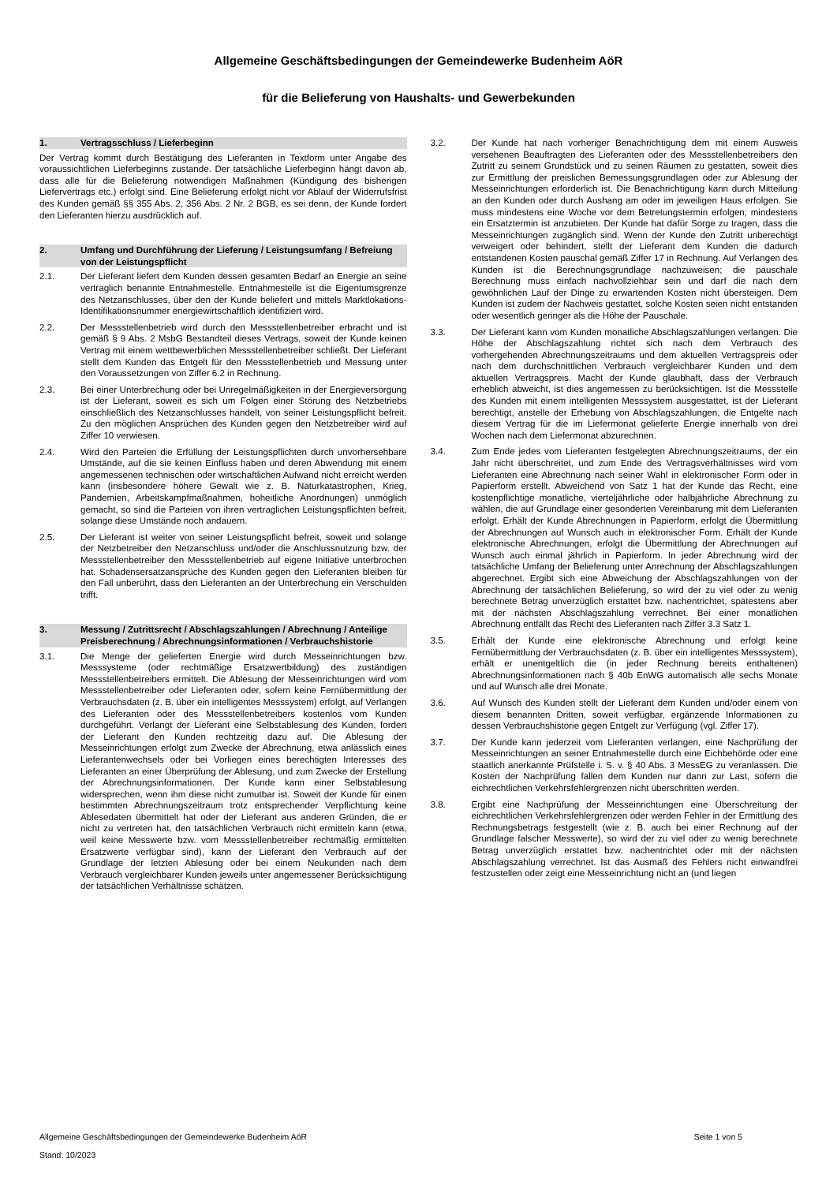Allgemeine Geschäftsbedingungen der Gemeindewerke Budenheim AöR
für die Belieferung von Haushalts- und Gewerbekunden
1. Vertragsschluss / Lieferbeginn
Der Vertrag kommt durch Bestätigung des Lieferanten in Textform unter Angabe des voraussichtlichen Lieferbeginns zustande. Der tatsächliche Lieferbeginn hängt davon ab, dass alle für die Belieferung notwendigen Maßnahmen (Kündigung des bisherigen Liefervertrags etc.) erfolgt sind. Eine Belieferung erfolgt nicht vor Ablauf der Widerrufsfrist des Kunden gemäß §§ 355 Abs. 2, 356 Abs. 2 Nr. 2 BGB, es sei denn, der Kunde fordert den Lieferanten hierzu ausdrücklich auf.
2. Umfang und Durchführung der Lieferung / Leistungsumfang / Befreiung von der Leistungspflicht
2.1. Der Lieferant liefert dem Kunden dessen gesamten Bedarf an Energie an seine vertraglich benannte Entnahmestelle. Entnahmestelle ist die Eigentumsgrenze des Netzanschlusses, über den der Kunde beliefert und mittels Marktlokations-Identifikationsnummer energiewirtschaftlich identifiziert wird.
2.2. Der Messstellenbetrieb wird durch den Messstellenbetreiber erbracht und ist gemäß § 9 Abs. 2 MsbG Bestandteil dieses Vertrags, soweit der Kunde keinen Vertrag mit einem wettbewerblichen Messstellenbetreiber schließt. Der Lieferant stellt dem Kunden das Entgelt für den Messstellenbetrieb und Messung unter den Voraussetzungen von Ziffer 6.2 in Rechnung.
2.3. Bei einer Unterbrechung oder bei Unregelmäßigkeiten in der Energieversorgung ist der Lieferant, soweit es sich um Folgen einer Störung des Netzbetriebs einschließlich des Netzanschlusses handelt, von seiner Leistungspflicht befreit. Zu den möglichen Ansprüchen des Kunden gegen den Netzbetreiber wird auf Ziffer 10 verwiesen.
2.4. Wird den Parteien die Erfüllung der Leistungspflichten durch unvorhersehbare Umstände, auf die sie keinen Einfluss haben und deren Abwendung mit einem angemessenen technischen oder wirtschaftlichen Aufwand nicht erreicht werden kann (insbesondere höhere Gewalt wie z. B. Naturkatastrophen, Krieg, Pandemien, Arbeitskampfmaßnahmen, hoheitliche Anordnungen) unmöglich gemacht, so sind die Parteien von ihren vertraglichen Leistungspflichten befreit, solange diese Umstände noch andauern.
2.5. Der Lieferant ist weiter von seiner Leistungspflicht befreit, soweit und solange der Netzbetreiber den Netzanschluss und/oder die Anschlussnutzung bzw. der Messstellenbetreiber den Messstellenbetrieb auf eigene Initiative unterbrochen hat. Schadensersatzansprüche des Kunden gegen den Lieferanten bleiben für den Fall unberührt, dass den Lieferanten an der Unterbrechung ein Verschulden trifft.
3. Messung / Zutrittsrecht / Abschlagszahlungen / Abrechnung / Anteilige Preisberechnung / Abrechnungsinformationen / Verbrauchshistorie
3.1. Die Menge der gelieferten Energie wird durch Messeinrichtungen bzw. Messsysteme (oder rechtmäßige Ersatzwertbildung) des zuständigen Messstellenbetreibers ermittelt. Die Ablesung der Messeinrichtungen wird vom Messstellenbetreiber oder Lieferanten oder, sofern keine Fernübermittlung der Verbrauchsdaten (z. B. über ein intelligentes Messsystem) erfolgt, auf Verlangen des Lieferanten oder des Messstellenbetreibers kostenlos vom Kunden durchgeführt. Verlangt der Lieferant eine Selbstablesung des Kunden, fordert der Lieferant den Kunden rechtzeitig dazu auf. Die Ablesung der Messeinrichtungen erfolgt zum Zwecke der Abrechnung, etwa anlässlich eines Lieferantenwechsels oder bei Vorliegen eines berechtigten Interesses des Lieferanten an einer Überprüfung der Ablesung, und zum Zwecke der Erstellung der Abrechnungsinformationen. Der Kunde kann einer Selbstablesung widersprechen, wenn ihm diese nicht zumutbar ist. Soweit der Kunde für einen bestimmten Abrechnungszeitraum trotz entsprechender Verpflichtung keine Ablesedaten übermittelt hat oder der Lieferant aus anderen Gründen, die er nicht zu vertreten hat, den tatsächlichen Verbrauch nicht ermitteln kann (etwa, weil keine Messwerte bzw. vom Messstellenbetreiber rechtmäßig ermittelten Ersatzwerte verfügbar sind), kann der Lieferant den Verbrauch auf der Grundlage der letzten Ablesung oder bei einem Neukunden nach dem Verbrauch vergleichbarer Kunden jeweils unter angemessener Berücksichtigung der tatsächlichen Verhältnisse schätzen.
3.2. Der Kunde hat nach vorheriger Benachrichtigung dem mit einem Ausweis versehenen Beauftragten des Lieferanten oder des Messstellenbetreibers den Zutritt zu seinem Grundstück und zu seinen Räumen zu gestatten, soweit dies zur Ermittlung der preislichen Bemessungsgrundlagen oder zur Ablesung der Messeinrichtungen erforderlich ist. Die Benachrichtigung kann durch Mitteilung an den Kunden oder durch Aushang am oder im jeweiligen Haus erfolgen. Sie muss mindestens eine Woche vor dem Betretungstermin erfolgen; mindestens ein Ersatztermin ist anzubieten. Der Kunde hat dafür Sorge zu tragen, dass die Messeinrichtungen zugänglich sind. Wenn der Kunde den Zutritt unberechtigt verweigert oder behindert, stellt der Lieferant dem Kunden die dadurch entstandenen Kosten pauschal gemäß Ziffer 17 in Rechnung. Auf Verlangen des Kunden ist die Berechnungsgrundlage nachzuweisen; die pauschale Berechnung muss einfach nachvollziehbar sein und darf die nach dem gewöhnlichen Lauf der Dinge zu erwartenden Kosten nicht übersteigen. Dem Kunden ist zudem der Nachweis gestattet, solche Kosten seien nicht entstanden oder wesentlich geringer als die Höhe der Pauschale.
3.3. Der Lieferant kann vom Kunden monatliche Abschlagszahlungen verlangen. Die Höhe der Abschlagszahlung richtet sich nach dem Verbrauch des vorhergehenden Abrechnungszeitraums und dem aktuellen Vertragspreis oder nach dem durchschnittlichen Verbrauch vergleichbarer Kunden und dem aktuellen Vertragspreis. Macht der Kunde glaubhaft, dass der Verbrauch erheblich abweicht, ist dies angemessen zu berücksichtigen. Ist die Messstelle des Kunden mit einem intelligenten Messsystem ausgestattet, ist der Lieferant berechtigt, anstelle der Erhebung von Abschlagszahlungen, die Entgelte nach diesem Vertrag für die im Liefermonat gelieferte Energie innerhalb von drei Wochen nach dem Liefermonat abzurechnen.
3.4. Zum Ende jedes vom Lieferanten festgelegten Abrechnungszeitraums, der ein Jahr nicht überschreitet, und zum Ende des Vertragsverhältnisses wird vom Lieferanten eine Abrechnung nach seiner Wahl in elektronischer Form oder in Papierform erstellt. Abweichend von Satz 1 hat der Kunde das Recht, eine kostenpflichtige monatliche, vierteljährliche oder halbjährliche Abrechnung zu wählen, die auf Grundlage einer gesonderten Vereinbarung mit dem Lieferanten erfolgt. Erhält der Kunde Abrechnungen in Papierform, erfolgt die Übermittlung der Abrechnungen auf Wunsch auch in elektronischer Form. Erhält der Kunde elektronische Abrechnungen, erfolgt die Übermittlung der Abrechnungen auf Wunsch auch einmal jährlich in Papierform. In jeder Abrechnung wird der tatsächliche Umfang der Belieferung unter Anrechnung der Abschlagszahlungen abgerechnet. Ergibt sich eine Abweichung der Abschlagszahlungen von der Abrechnung der tatsächlichen Belieferung, so wird der zu viel oder zu wenig berechnete Betrag unverzüglich erstattet bzw. nachentrichtet, spätestens aber mit der nächsten Abschlagszahlung verrechnet. Bei einer monatlichen Abrechnung entfällt das Recht des Lieferanten nach Ziffer 3.3 Satz 1.
3.5. Erhält der Kunde eine elektronische Abrechnung und erfolgt keine Fernübermittlung der Verbrauchsdaten (z. B. über ein intelligentes Messsystem), erhält er unentgeltlich die (in jeder Rechnung bereits enthaltenen) Abrechnungsinformationen nach § 40b EnWG automatisch alle sechs Monate und auf Wunsch alle drei Monate.
3.6. Auf Wunsch des Kunden stellt der Lieferant dem Kunden und/oder einem von diesem benannten Dritten, soweit verfügbar, ergänzende Informationen zu dessen Verbrauchshistorie gegen Entgelt zur Verfügung (vgl. Ziffer 17).
3.7. Der Kunde kann jederzeit vom Lieferanten verlangen, eine Nachprüfung der Messeinrichtungen an seiner Entnahmestelle durch eine Eichbehörde oder eine staatlich anerkannte Prüfstelle i. S. v. § 40 Abs. 3 MessEG zu veranlassen. Die Kosten der Nachprüfung fallen dem Kunden nur dann zur Last, sofern die eichrechtlichen Verkehrsfehlergrenzen nicht überschritten werden.
3.8. Ergibt eine Nachprüfung der Messeinrichtungen eine Überschreitung der eichrechtlichen Verkehrsfehlergrenzen oder werden Fehler in der Ermittlung des Rechnungsbetrags festgestellt (wie z. B. auch bei einer Rechnung auf der Grundlage falscher Messwerte), so wird der zu viel oder zu wenig berechnete Betrag unverzüglich erstattet bzw. nachentrichtet oder mit der nächsten Abschlagszahlung verrechnet. Ist das Ausmaß des Fehlers nicht einwandfrei festzustellen oder zeigt eine Messeinrichtung nicht an (und liegen
Seite 1 von 5 Allgemeine Geschäftsbedingungen der Gemeindewerke Budenheim AöR
Stand: 10/2023